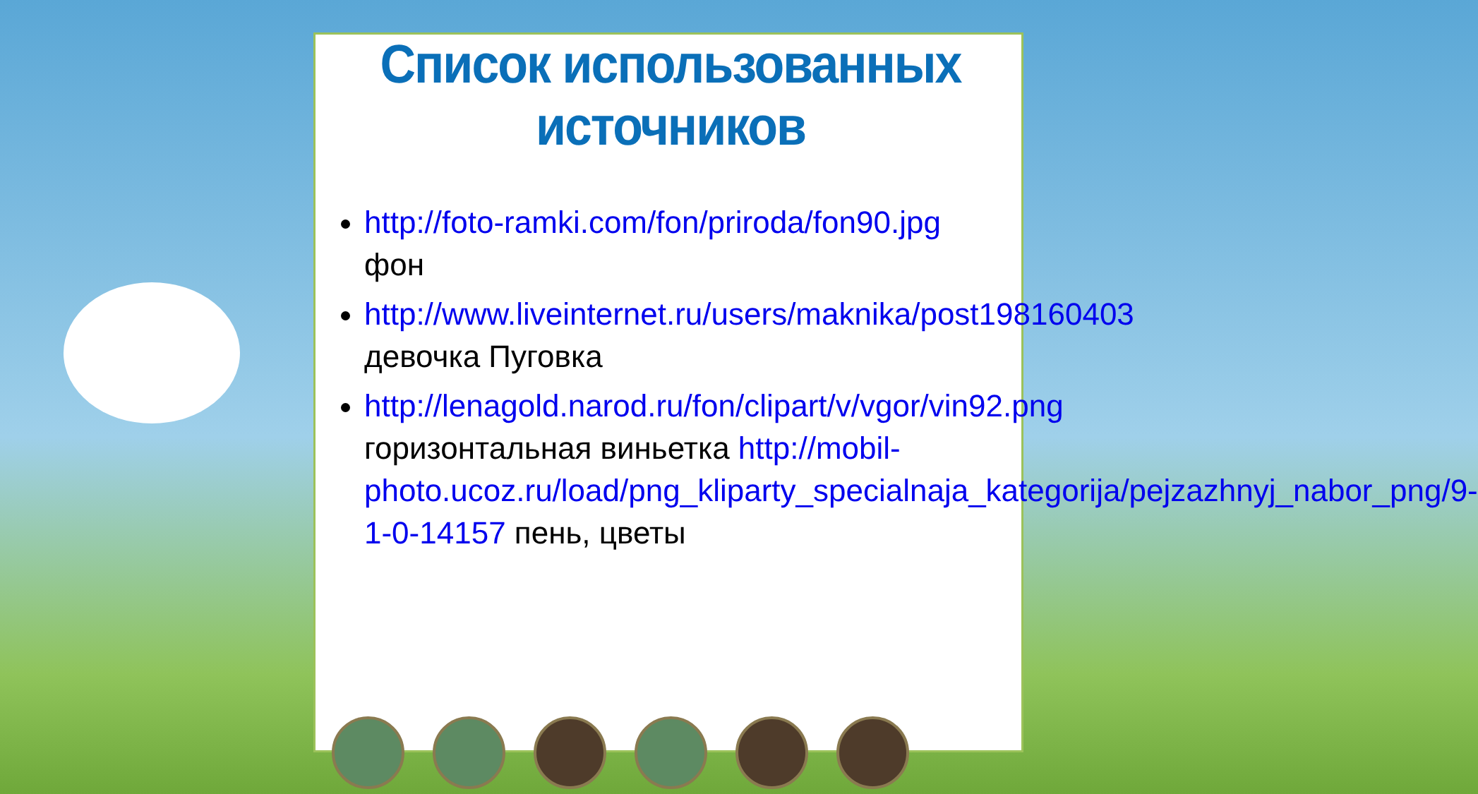Список использованных источников
http://foto-ramki.com/fon/priroda/fon90.jpg фон
http://www.liveinternet.ru/users/maknika/post198160403 девочка Пуговка
http://lenagold.narod.ru/fon/clipart/v/vgor/vin92.png горизонтальная виньетка http://mobil-photo.ucoz.ru/load/png_kliparty_specialnaja_kategorija/pejzazhnyj_nabor_png/9-1-0-14157 пень, цветы